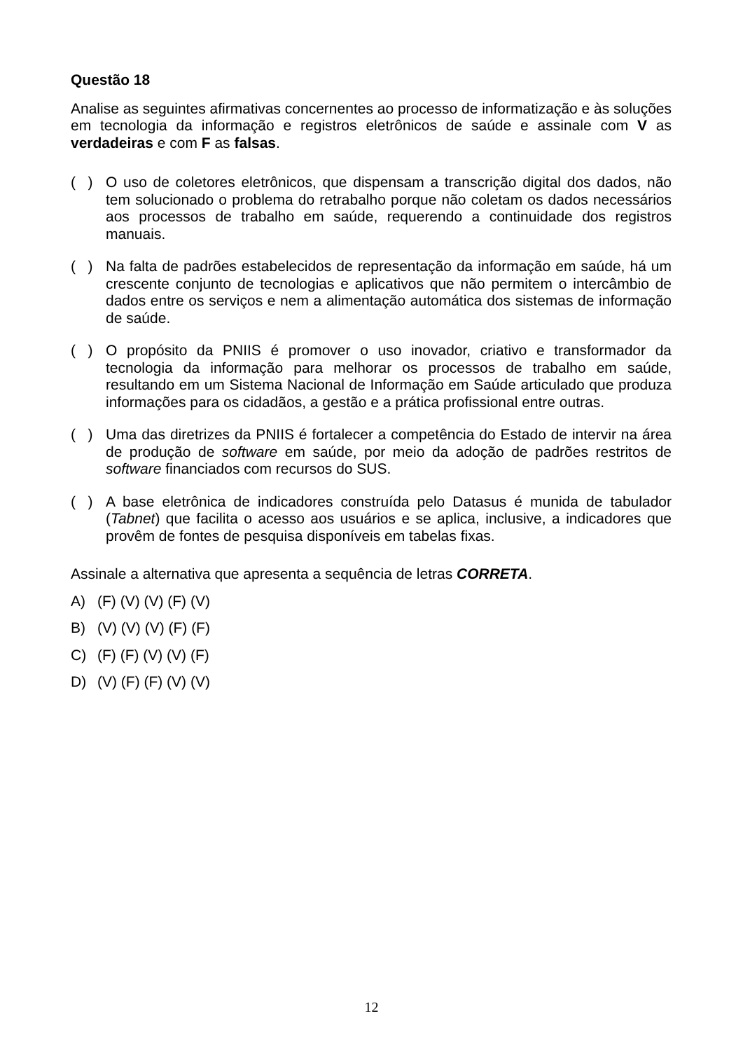Questão 18
Analise as seguintes afirmativas concernentes ao processo de informatização e às soluções em tecnologia da informação e registros eletrônicos de saúde e assinale com V as verdadeiras e com F as falsas.
( )
O uso de coletores eletrônicos, que dispensam a transcrição digital dos dados, não tem solucionado o problema do retrabalho porque não coletam os dados necessários aos processos de trabalho em saúde, requerendo a continuidade dos registros manuais.
( )
Na falta de padrões estabelecidos de representação da informação em saúde, há um crescente conjunto de tecnologias e aplicativos que não permitem o intercâmbio de dados entre os serviços e nem a alimentação automática dos sistemas de informação de saúde.
( )
O propósito da PNIIS é promover o uso inovador, criativo e transformador da tecnologia da informação para melhorar os processos de trabalho em saúde, resultando em um Sistema Nacional de Informação em Saúde articulado que produza informações para os cidadãos, a gestão e a prática profissional entre outras.
( )
Uma das diretrizes da PNIIS é fortalecer a competência do Estado de intervir na área de produção de software em saúde, por meio da adoção de padrões restritos de software financiados com recursos do SUS.
( )
A base eletrônica de indicadores construída pelo Datasus é munida de tabulador (Tabnet) que facilita o acesso aos usuários e se aplica, inclusive, a indicadores que provêm de fontes de pesquisa disponíveis em tabelas fixas.
Assinale a alternativa que apresenta a sequência de letras CORRETA.
A) (F) (V) (V) (F) (V)
B) (V) (V) (V) (F) (F)
C) (F) (F) (V) (V) (F)
D) (V) (F) (F) (V) (V)
12